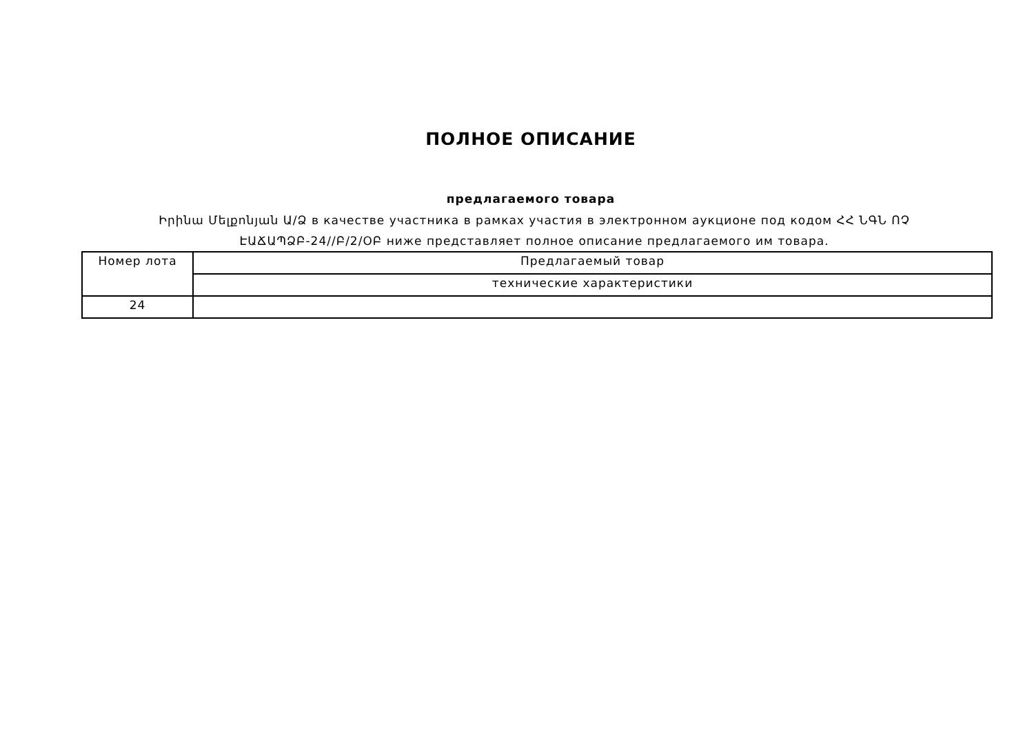ПОЛНОЕ ОПИСАНИЕ
предлагаемого товара
Իրինա Մելքոնյան Ա/Ձ в качестве участника в рамках участия в электронном аукционе под кодом ՀՀ ՆԳՆ ՈՉ ԷԱՃԱՊՁԲ-24//Բ/2/ՕԲ ниже представляет полное описание предлагаемого им товара.
| Номер лота | Предлагаемый товар |
| | технические характеристики |
| 24 | |